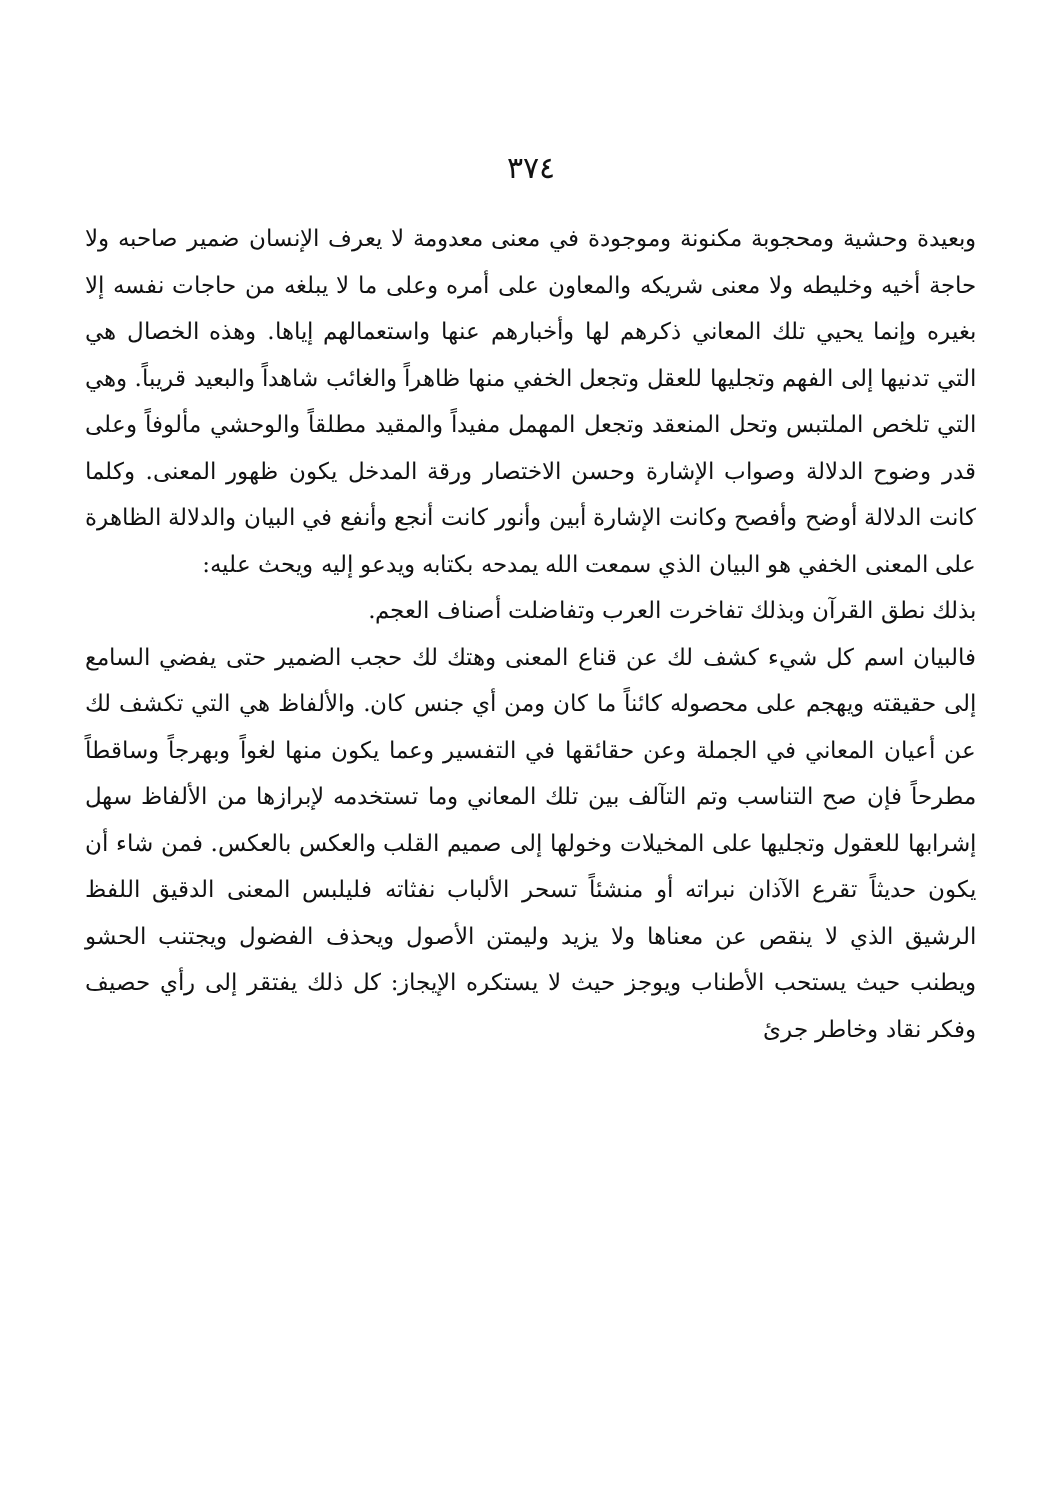٣٧٤
وبعيدة وحشية ومحجوبة مكنونة وموجودة في معنى معدومة لا يعرف الإنسان ضمير صاحبه ولا حاجة أخيه وخليطه ولا معنى شريكه والمعاون على أمره وعلى ما لا يبلغه من حاجات نفسه إلا بغيره وإنما يحيي تلك المعاني ذكرهم لها وأخبارهم عنها واستعمالهم إياها. وهذه الخصال هي التي تدنيها إلى الفهم وتجليها للعقل وتجعل الخفي منها ظاهراً والغائب شاهداً والبعيد قريباً. وهي التي تلخص الملتبس وتحل المنعقد وتجعل المهمل مفيداً والمقيد مطلقاً والوحشي مألوفاً وعلى قدر وضوح الدلالة وصواب الإشارة وحسن الاختصار ورقة المدخل يكون ظهور المعنى. وكلما كانت الدلالة أوضح وأفصح وكانت الإشارة أبين وأنور كانت أنجع وأنفع في البيان والدلالة الظاهرة على المعنى الخفي هو البيان الذي سمعت الله يمدحه بكتابه ويدعو إليه ويحث عليه:
بذلك نطق القرآن وبذلك تفاخرت العرب وتفاضلت أصناف العجم.
فالبيان اسم كل شيء كشف لك عن قناع المعنى وهتك لك حجب الضمير حتى يفضي السامع إلى حقيقته ويهجم على محصوله كائناً ما كان ومن أي جنس كان. والألفاظ هي التي تكشف لك عن أعيان المعاني في الجملة وعن حقائقها في التفسير وعما يكون منها لغواً وبهرجاً وساقطاً مطرحاً فإن صح التناسب وتم التآلف بين تلك المعاني وما تستخدمه لإبرازها من الألفاظ سهل إشرابها للعقول وتجليها على المخيلات وخولها إلى صميم القلب والعكس بالعكس. فمن شاء أن يكون حديثاً تقرع الآذان نبراته أو منشئاً تسحر الألباب نفثاته فليلبس المعنى الدقيق اللفظ الرشيق الذي لا ينقص عن معناها ولا يزيد وليمتن الأصول ويحذف الفضول ويجتنب الحشو ويطنب حيث يستحب الأطناب ويوجز حيث لا يستكره الإيجاز: كل ذلك يفتقر إلى رأي حصيف وفكر نقاد وخاطر جرئ